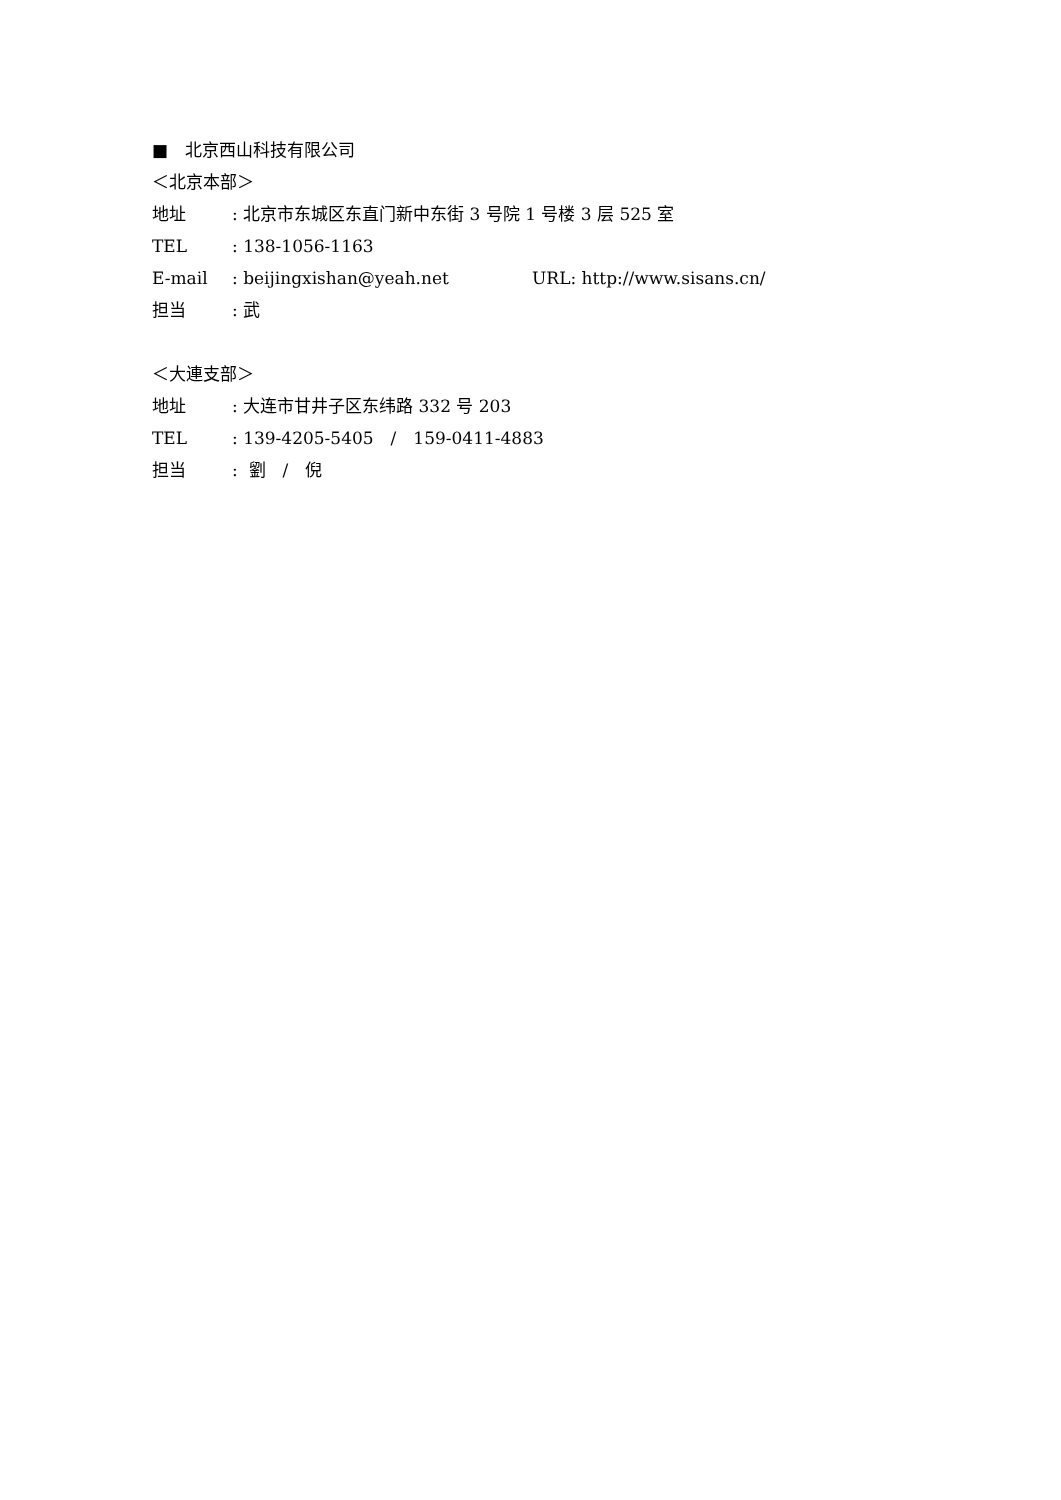■　北京西山科技有限公司
＜北京本部＞
地址: 北京市东城区东直门新中东街 3 号院 1 号楼 3 层 525 室
TEL: 138-1056-1163
E-mail: beijingxishan@yeah.net URL: http://www.sisans.cn/
担当: 武
＜大連支部＞
地址: 大连市甘井子区东纬路 332 号 203
TEL: 139-4205-5405　/　159-0411-4883
担当: 劉　/　倪